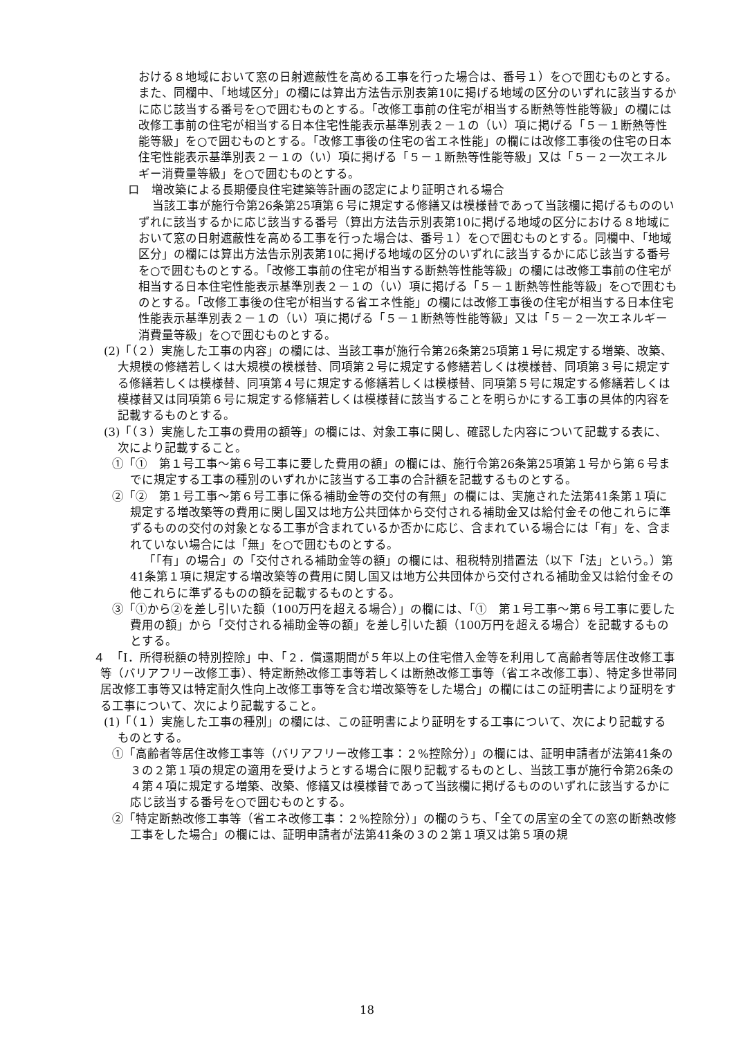おける８地域において窓の日射遮蔽性を高める工事を行った場合は、番号１）を○で囲むものとする。また、同欄中、「地域区分」の欄には算出方法告示別表第10に掲げる地域の区分のいずれに該当するかに応じ該当する番号を○で囲むものとする。「改修工事前の住宅が相当する断熱等性能等級」の欄には改修工事前の住宅が相当する日本住宅性能表示基準別表２－１の（い）項に掲げる「５－１断熱等性能等級」を○で囲むものとする。「改修工事後の住宅の省エネ性能」の欄には改修工事後の住宅の日本住宅性能表示基準別表２－１の（い）項に掲げる「５－１断熱等性能等級」又は「５－２一次エネルギー消費量等級」を○で囲むものとする。
ロ　増改築による長期優良住宅建築等計画の認定により証明される場合
当該工事が施行令第26条第25項第６号に規定する修繕又は模様替であって当該欄に掲げるもののいずれに該当するかに応じ該当する番号（算出方法告示別表第10に掲げる地域の区分における８地域において窓の日射遮蔽性を高める工事を行った場合は、番号１）を○で囲むものとする。同欄中、「地域区分」の欄には算出方法告示別表第10に掲げる地域の区分のいずれに該当するかに応じ該当する番号を○で囲むものとする。「改修工事前の住宅が相当する断熱等性能等級」の欄には改修工事前の住宅が相当する日本住宅性能表示基準別表２－１の（い）項に掲げる「５－１断熱等性能等級」を○で囲むものとする。「改修工事後の住宅が相当する省エネ性能」の欄には改修工事後の住宅が相当する日本住宅性能表示基準別表２－１の（い）項に掲げる「５－１断熱等性能等級」又は「５－２一次エネルギー消費量等級」を○で囲むものとする。
(2)「（２）実施した工事の内容」の欄には、当該工事が施行令第26条第25項第１号に規定する増築、改築、大規模の修繕若しくは大規模の模様替、同項第２号に規定する修繕若しくは模様替、同項第３号に規定する修繕若しくは模様替、同項第４号に規定する修繕若しくは模様替、同項第５号に規定する修繕若しくは模様替又は同項第６号に規定する修繕若しくは模様替に該当することを明らかにする工事の具体的内容を記載するものとする。
(3)「（３）実施した工事の費用の額等」の欄には、対象工事に関し、確認した内容について記載する表に、次により記載すること。
①「①　第１号工事～第６号工事に要した費用の額」の欄には、施行令第26条第25項第１号から第６号までに規定する工事の種別のいずれかに該当する工事の合計額を記載するものとする。
②「②　第１号工事～第６号工事に係る補助金等の交付の有無」の欄には、実施された法第41条第１項に規定する増改築等の費用に関し国又は地方公共団体から交付される補助金又は給付金その他これらに準ずるものの交付の対象となる工事が含まれているか否かに応じ、含まれている場合には「有」を、含まれていない場合には「無」を○で囲むものとする。
「「有」の場合」の「交付される補助金等の額」の欄には、租税特別措置法（以下「法」という。）第41条第１項に規定する増改築等の費用に関し国又は地方公共団体から交付される補助金又は給付金その他これらに準ずるものの額を記載するものとする。
③「①から②を差し引いた額（100万円を超える場合）」の欄には、「①　第１号工事～第６号工事に要した費用の額」から「交付される補助金等の額」を差し引いた額（100万円を超える場合）を記載するものとする。
４　「Ⅰ．所得税額の特別控除」中、「２．償還期間が５年以上の住宅借入金等を利用して高齢者等居住改修工事等（バリアフリー改修工事）、特定断熱改修工事等若しくは断熱改修工事等（省エネ改修工事）、特定多世帯同居改修工事等又は特定耐久性向上改修工事等を含む増改築等をした場合」の欄にはこの証明書により証明をする工事について、次により記載すること。
(1)「（１）実施した工事の種別」の欄には、この証明書により証明をする工事について、次により記載するものとする。
①「高齢者等居住改修工事等（バリアフリー改修工事：２%控除分）」の欄には、証明申請者が法第41条の３の２第１項の規定の適用を受けようとする場合に限り記載するものとし、当該工事が施行令第26条の４第４項に規定する増築、改築、修繕又は模様替であって当該欄に掲げるもののいずれに該当するかに応じ該当する番号を○で囲むものとする。
②「特定断熱改修工事等（省エネ改修工事：２%控除分）」の欄のうち、「全ての居室の全ての窓の断熱改修工事をした場合」の欄には、証明申請者が法第41条の３の２第１項又は第５項の規
18